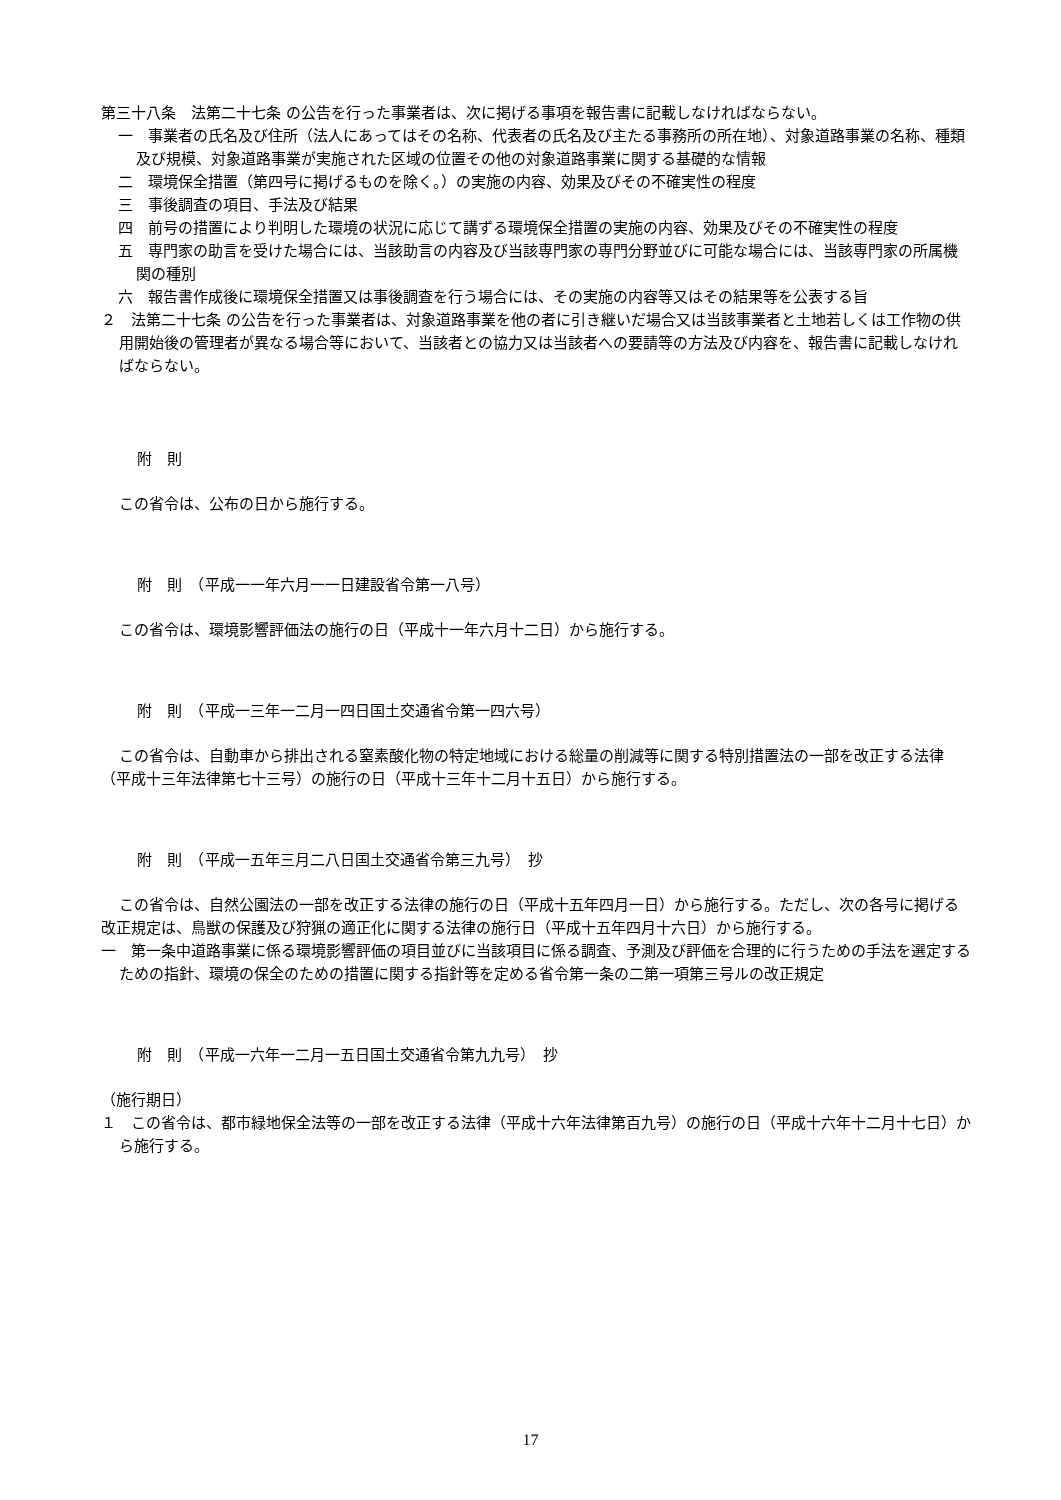第三十八条　法第二十七条 の公告を行った事業者は、次に掲げる事項を報告書に記載しなければならない。
一　事業者の氏名及び住所（法人にあってはその名称、代表者の氏名及び主たる事務所の所在地）、対象道路事業の名称、種類及び規模、対象道路事業が実施された区域の位置その他の対象道路事業に関する基礎的な情報
二　環境保全措置（第四号に掲げるものを除く。）の実施の内容、効果及びその不確実性の程度
三　事後調査の項目、手法及び結果
四　前号の措置により判明した環境の状況に応じて講ずる環境保全措置の実施の内容、効果及びその不確実性の程度
五　専門家の助言を受けた場合には、当該助言の内容及び当該専門家の専門分野並びに可能な場合には、当該専門家の所属機関の種別
六　報告書作成後に環境保全措置又は事後調査を行う場合には、その実施の内容等又はその結果等を公表する旨
２　法第二十七条 の公告を行った事業者は、対象道路事業を他の者に引き継いだ場合又は当該事業者と土地若しくは工作物の供用開始後の管理者が異なる場合等において、当該者との協力又は当該者への要請等の方法及び内容を、報告書に記載しなければならない。
附　則
この省令は、公布の日から施行する。
附　則　（平成一一年六月一一日建設省令第一八号）
この省令は、環境影響評価法の施行の日（平成十一年六月十二日）から施行する。
附　則　（平成一三年一二月一四日国土交通省令第一四六号）
この省令は、自動車から排出される窒素酸化物の特定地域における総量の削減等に関する特別措置法の一部を改正する法律（平成十三年法律第七十三号）の施行の日（平成十三年十二月十五日）から施行する。
附　則　（平成一五年三月二八日国土交通省令第三九号）　抄
この省令は、自然公園法の一部を改正する法律の施行の日（平成十五年四月一日）から施行する。ただし、次の各号に掲げる改正規定は、鳥獣の保護及び狩猟の適正化に関する法律の施行日（平成十五年四月十六日）から施行する。
一　第一条中道路事業に係る環境影響評価の項目並びに当該項目に係る調査、予測及び評価を合理的に行うための手法を選定するための指針、環境の保全のための措置に関する指針等を定める省令第一条の二第一項第三号ルの改正規定
附　則　（平成一六年一二月一五日国土交通省令第九九号）　抄
（施行期日）
１　この省令は、都市緑地保全法等の一部を改正する法律（平成十六年法律第百九号）の施行の日（平成十六年十二月十七日）から施行する。
17